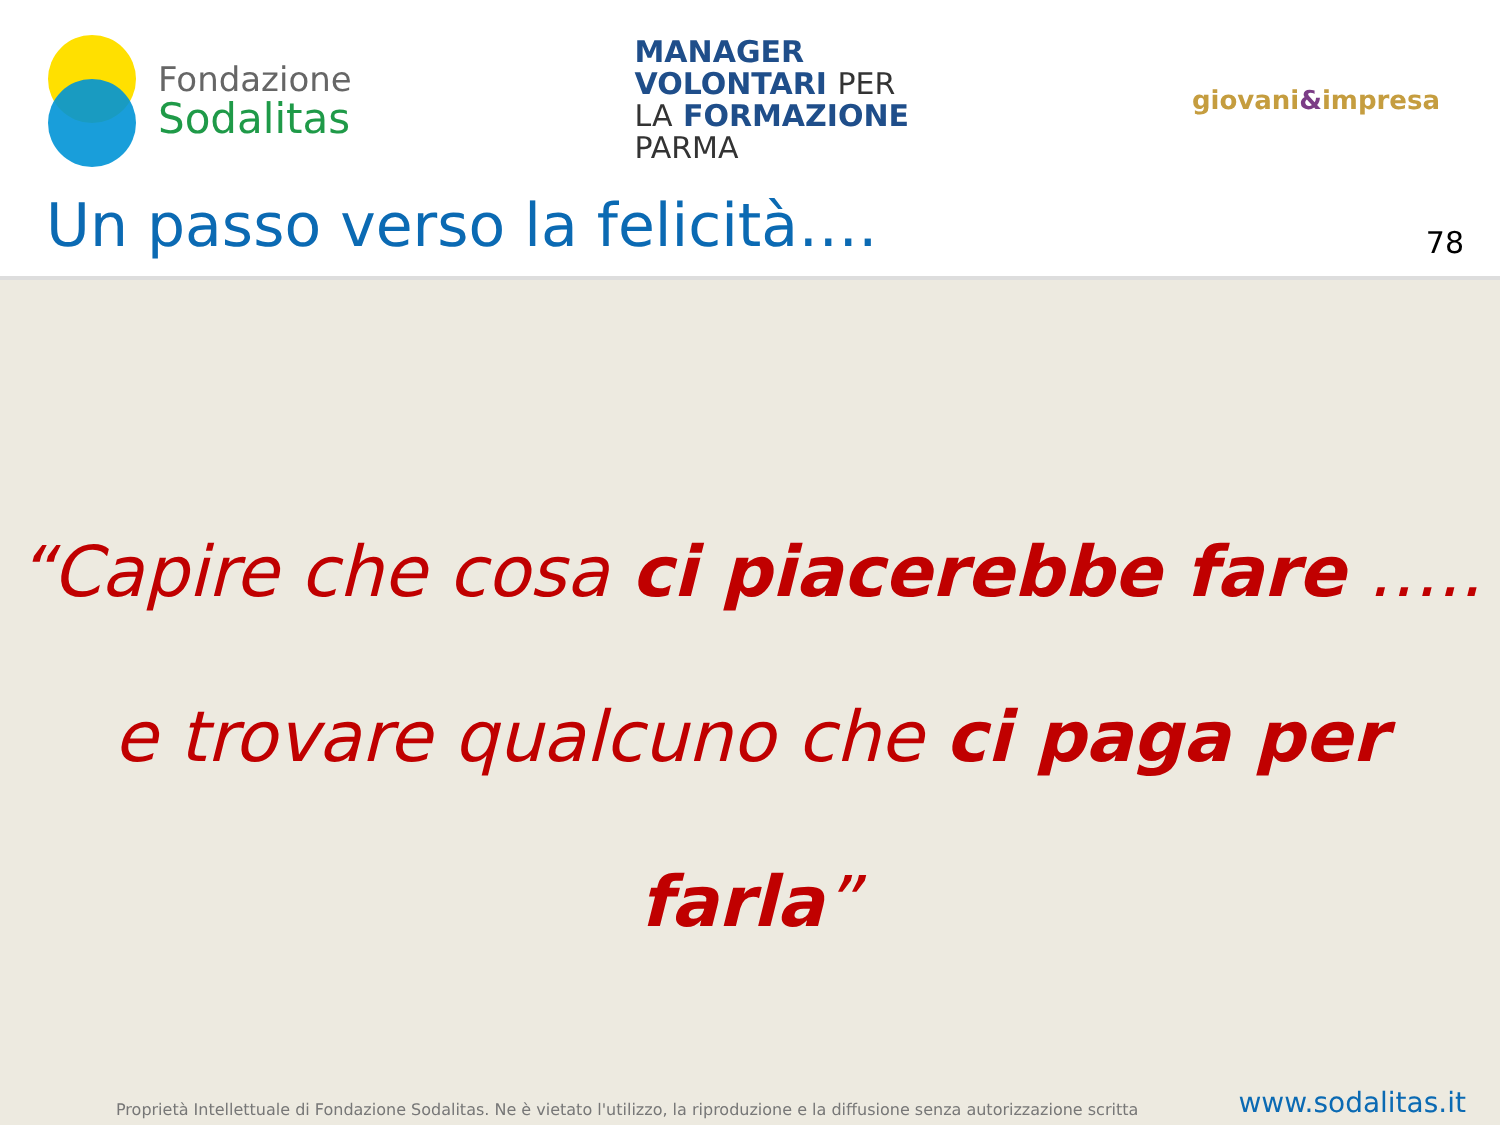Fondazione
Sodalitas
MANAGER
VOLONTARI PER
LA FORMAZIONE
PARMA
giovani&impresa
Un passo verso la felicità….
78
“Capire che cosa ci piacerebbe fare …..
e trovare qualcuno che ci paga per farla”
Proprietà Intellettuale di Fondazione Sodalitas. Ne è vietato l'utilizzo, la riproduzione e la diffusione senza autorizzazione scritta
www.sodalitas.it